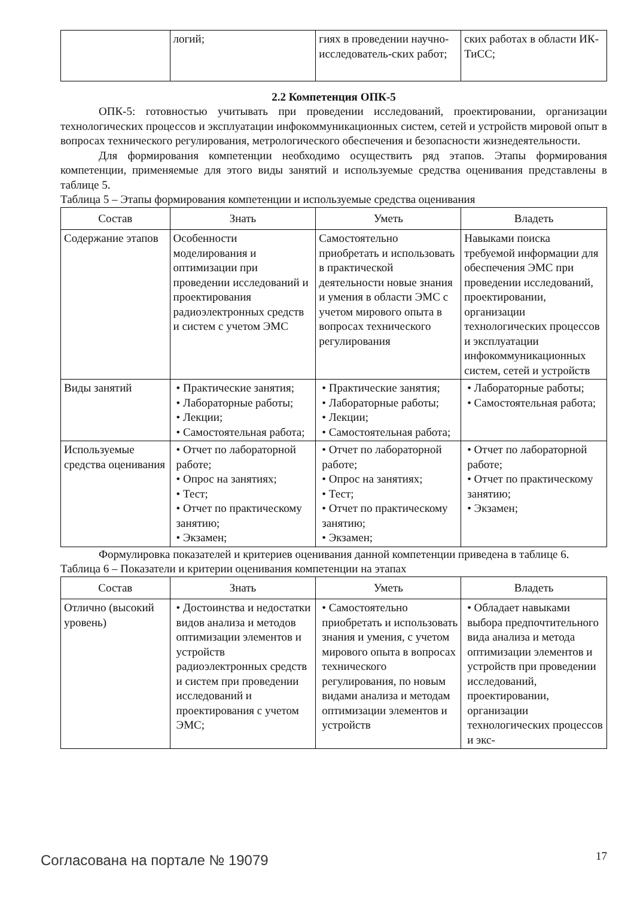| | логий; | гиях в проведении научно-исследователь-ских работ; | ских работах в области ИК-ТиСС; |
2.2 Компетенция ОПК-5
ОПК-5: готовностью учитывать при проведении исследований, проектировании, организации технологических процессов и эксплуатации инфокоммуникационных систем, сетей и устройств мировой опыт в вопросах технического регулирования, метрологического обеспечения и безопасности жизнедеятельности.
Для формирования компетенции необходимо осуществить ряд этапов. Этапы формирования компетенции, применяемые для этого виды занятий и используемые средства оценивания представлены в таблице 5.
Таблица 5 – Этапы формирования компетенции и используемые средства оценивания
| Состав | Знать | Уметь | Владеть |
| --- | --- | --- | --- |
| Содержание этапов | Особенности моделирования и оптимизации при проведении исследований и проектирования радиоэлектронных средств и систем с учетом ЭМС | Самостоятельно приобретать и использовать в практической деятельности новые знания и умения в области ЭМС с учетом мирового опыта в вопросах технического регулирования | Навыками поиска требуемой информации для обеспечения ЭМС при проведении исследований, проектировании, организации технологических процессов и эксплуатации инфокоммуникационных систем, сетей и устройств |
| Виды занятий | • Практические занятия; • Лабораторные работы; • Лекции; • Самостоятельная работа; | • Практические занятия; • Лабораторные работы; • Лекции; • Самостоятельная работа; | • Лабораторные работы; • Самостоятельная работа; |
| Используемые средства оценивания | • Отчет по лабораторной работе; • Опрос на занятиях; • Тест; • Отчет по практическому занятию; • Экзамен; | • Отчет по лабораторной работе; • Опрос на занятиях; • Тест; • Отчет по практическому занятию; • Экзамен; | • Отчет по лабораторной работе; • Отчет по практическому занятию; • Экзамен; |
Формулировка показателей и критериев оценивания данной компетенции приведена в таблице 6.
Таблица 6 – Показатели и критерии оценивания компетенции на этапах
| Состав | Знать | Уметь | Владеть |
| --- | --- | --- | --- |
| Отлично (высокий уровень) | • Достоинства и недостатки видов анализа и методов оптимизации элементов и устройств радиоэлектронных средств и систем при проведении исследований и проектирования с учетом ЭМС; | • Самостоятельно приобретать и использовать знания и умения, с учетом мирового опыта в вопросах технического регулирования, по новым видами анализа и методам оптимизации элементов и устройств | • Обладает навыками выбора предпочтительного вида анализа и метода оптимизации элементов и устройств при проведении исследований, проектировании, организации технологических процессов и экс- |
Согласована на портале № 19079 17